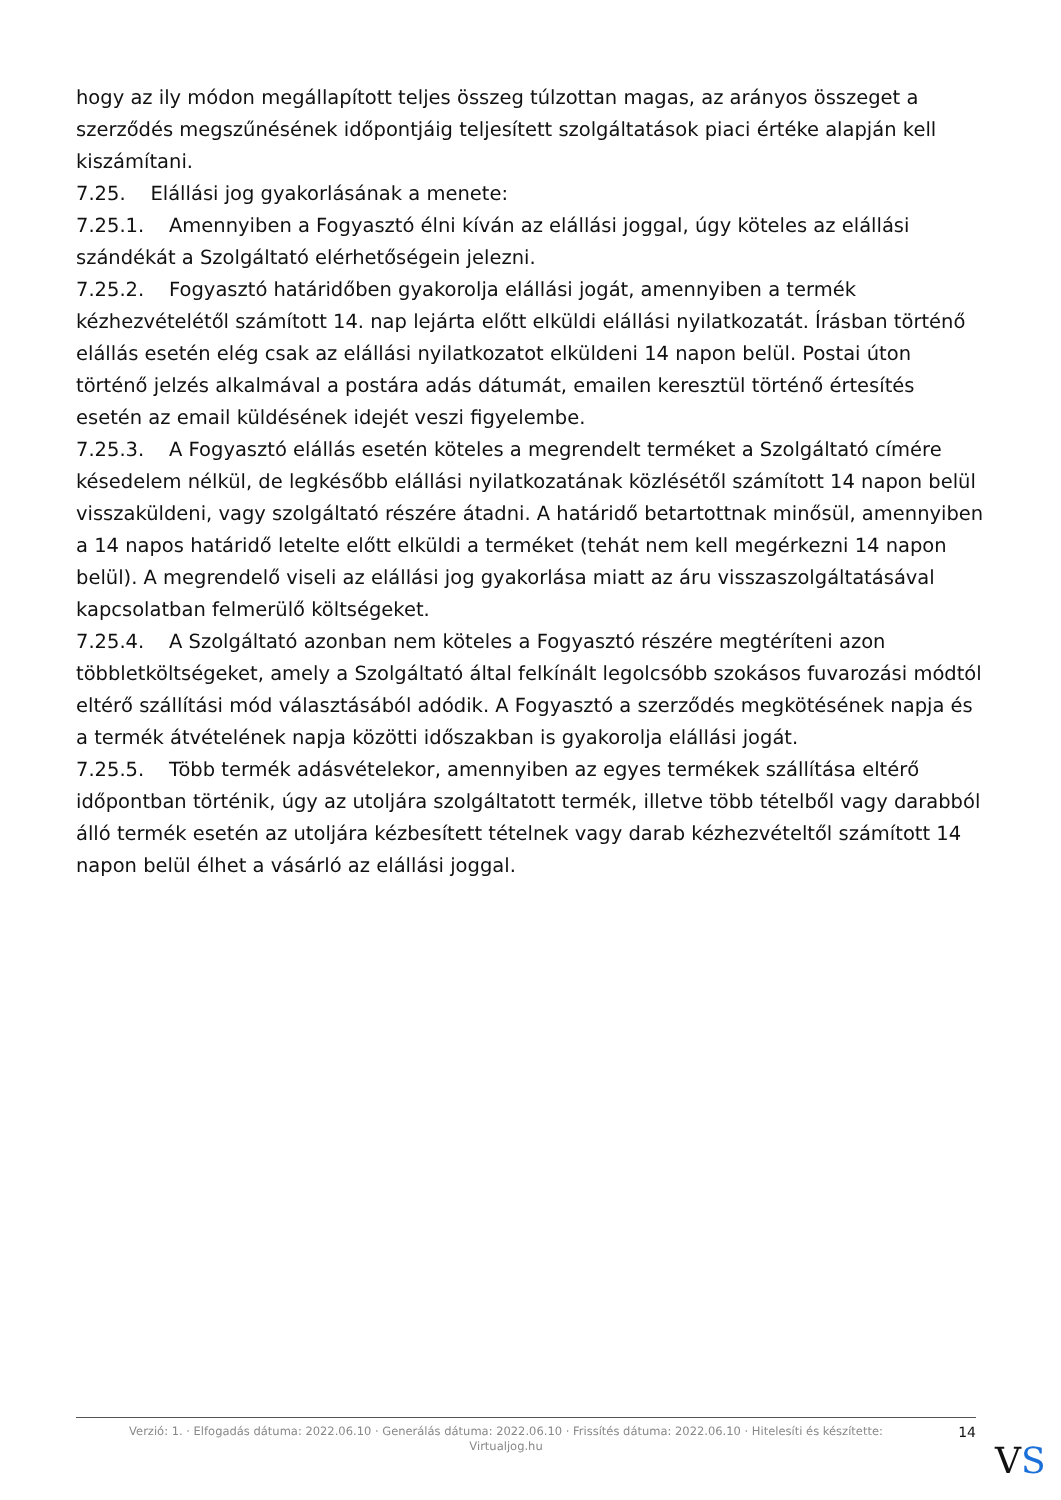hogy az ily módon megállapított teljes összeg túlzottan magas, az arányos összeget a szerződés megszűnésének időpontjáig teljesített szolgáltatások piaci értéke alapján kell kiszámítani.
7.25. Elállási jog gyakorlásának a menete:
7.25.1. Amennyiben a Fogyasztó élni kíván az elállási joggal, úgy köteles az elállási szándékát a Szolgáltató elérhetőségein jelezni.
7.25.2. Fogyasztó határidőben gyakorolja elállási jogát, amennyiben a termék kézhezvételétől számított 14. nap lejárta előtt elküldi elállási nyilatkozatát. Írásban történő elállás esetén elég csak az elállási nyilatkozatot elküldeni 14 napon belül. Postai úton történő jelzés alkalmával a postára adás dátumát, emailen keresztül történő értesítés esetén az email küldésének idejét veszi figyelembe.
7.25.3. A Fogyasztó elállás esetén köteles a megrendelt terméket a Szolgáltató címére késedelem nélkül, de legkésőbb elállási nyilatkozatának közlésétől számított 14 napon belül visszaküldeni, vagy szolgáltató részére átadni. A határidő betartottnak minősül, amennyiben a 14 napos határidő letelte előtt elküldi a terméket (tehát nem kell megérkezni 14 napon belül). A megrendelő viseli az elállási jog gyakorlása miatt az áru visszaszolgáltatásával kapcsolatban felmerülő költségeket.
7.25.4. A Szolgáltató azonban nem köteles a Fogyasztó részére megtéríteni azon többletköltségeket, amely a Szolgáltató által felkínált legolcsóbb szokásos fuvarozási módtól eltérő szállítási mód választásából adódik. A Fogyasztó a szerződés megkötésének napja és a termék átvételének napja közötti időszakban is gyakorolja elállási jogát.
7.25.5. Több termék adásvételekor, amennyiben az egyes termékek szállítása eltérő időpontban történik, úgy az utoljára szolgáltatott termék, illetve több tételből vagy darabból álló termék esetén az utoljára kézbesített tételnek vagy darab kézhezvételtől számított 14 napon belül élhet a vásárló az elállási joggal.
Verzió: 1. · Elfogadás dátuma: 2022.06.10 · Generálás dátuma: 2022.06.10 · Frissítés dátuma: 2022.06.10 · Hitelesíti és készítette:
Virtualjog.hu
14
VS